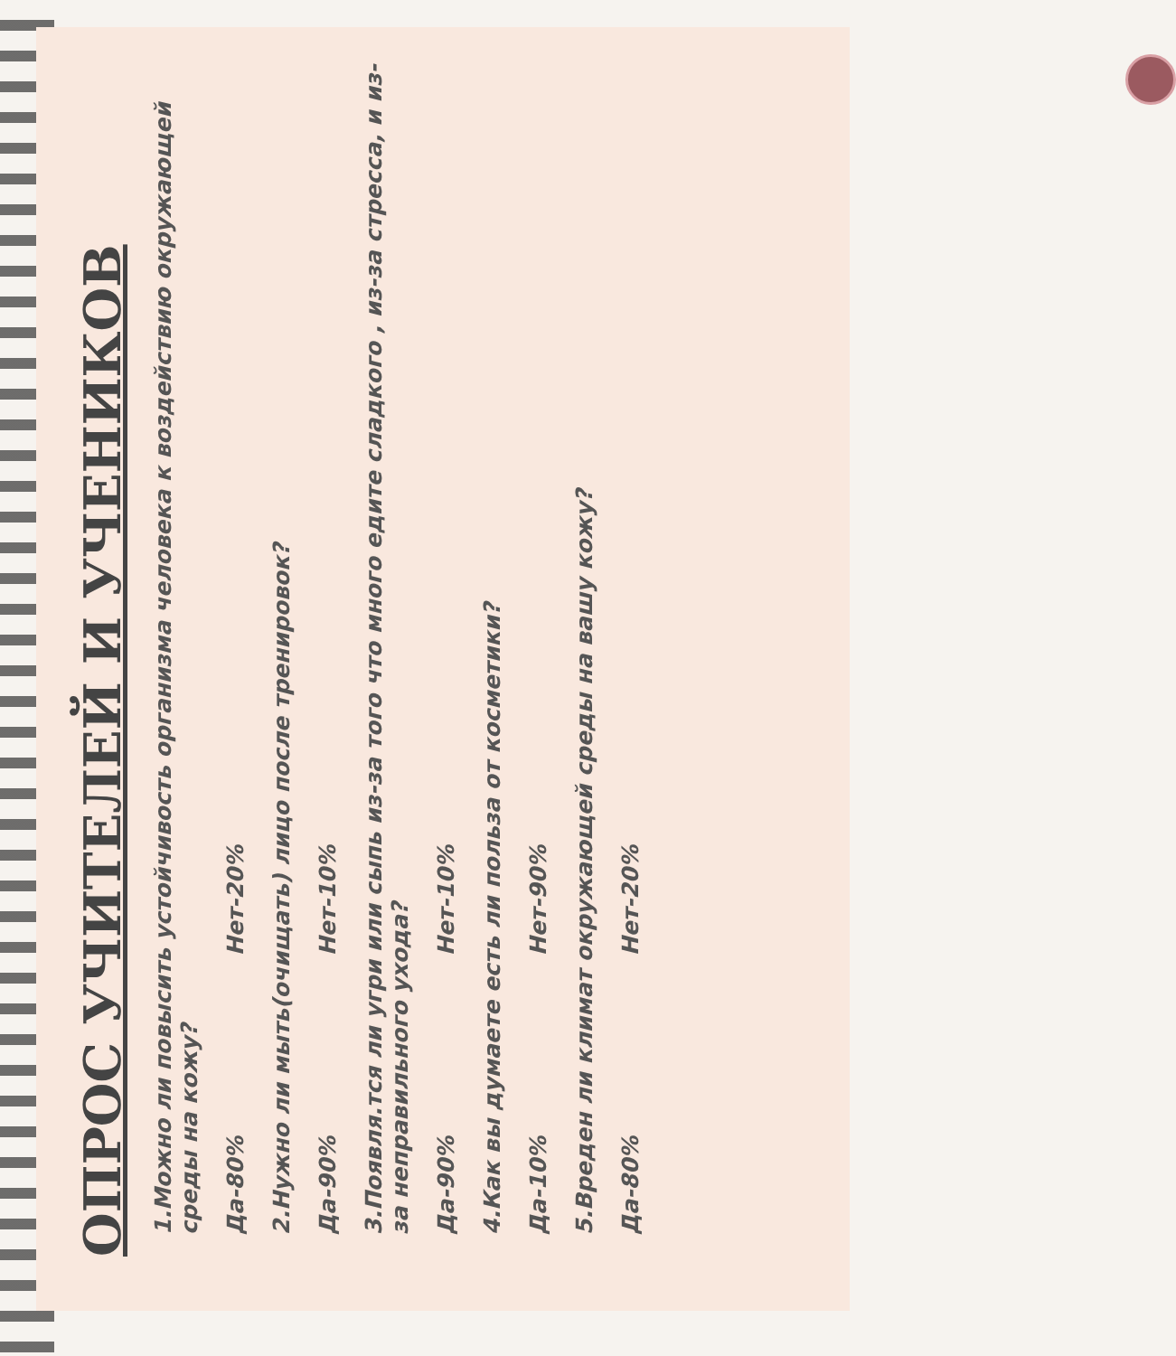ОПРОС УЧИТЕЛЕЙ И УЧЕНИКОВ
1.Можно ли повысить устойчивость организма человека к воздействию окружающей среды на кожу?
Да-80% Нет-20%
2.Нужно ли мыть(очищать) лицо после тренировок?
Да-90% Нет-10%
3.Появля.тся ли угри или сыпь из-за того что много едите сладкого , из-за стресса, и из-за неправильного ухода?
Да-90% Нет-10%
4.Как вы думаете есть ли польза от косметики?
Да-10% Нет-90%
5.Вреден ли климат окружающей среды на вашу кожу?
Да-80% Нет-20%